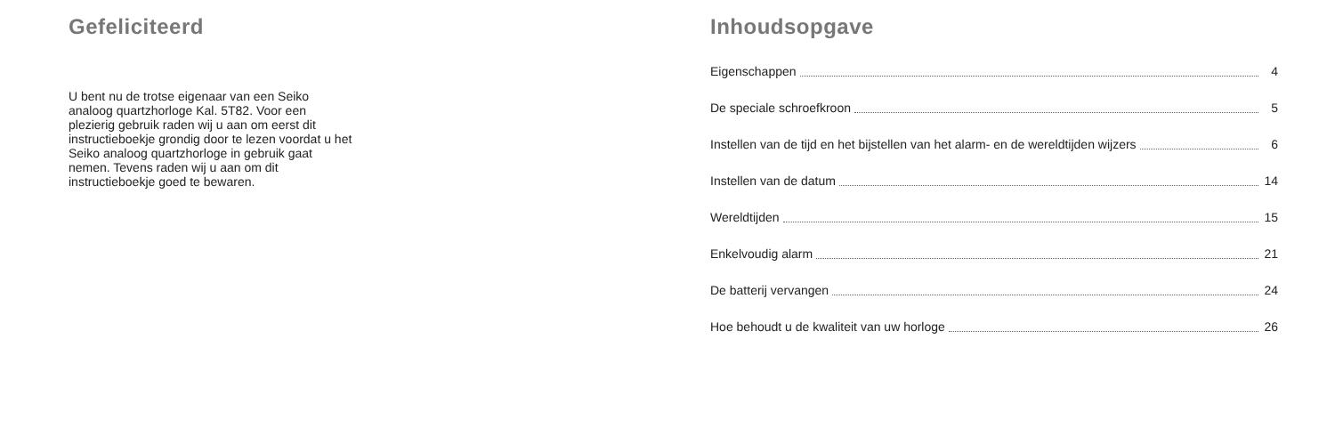Gefeliciteerd
U bent nu de trotse eigenaar van een Seiko analoog quartzhorloge Kal. 5T82. Voor een plezierig gebruik raden wij u aan om eerst dit instructieboekje grondig door te lezen voordat u het Seiko analoog quartzhorloge in gebruik gaat nemen. Tevens raden wij u aan om dit instructieboekje goed te bewaren.
Inhoudsopgave
Eigenschappen 4
De speciale schroefkroon 5
Instellen van de tijd en het bijstellen van het alarm- en de wereldtijden wijzers 6
Instellen van de datum 14
Wereldtijden 15
Enkelvoudig alarm 21
De batterij vervangen 24
Hoe behoudt u de kwaliteit van uw horloge 26